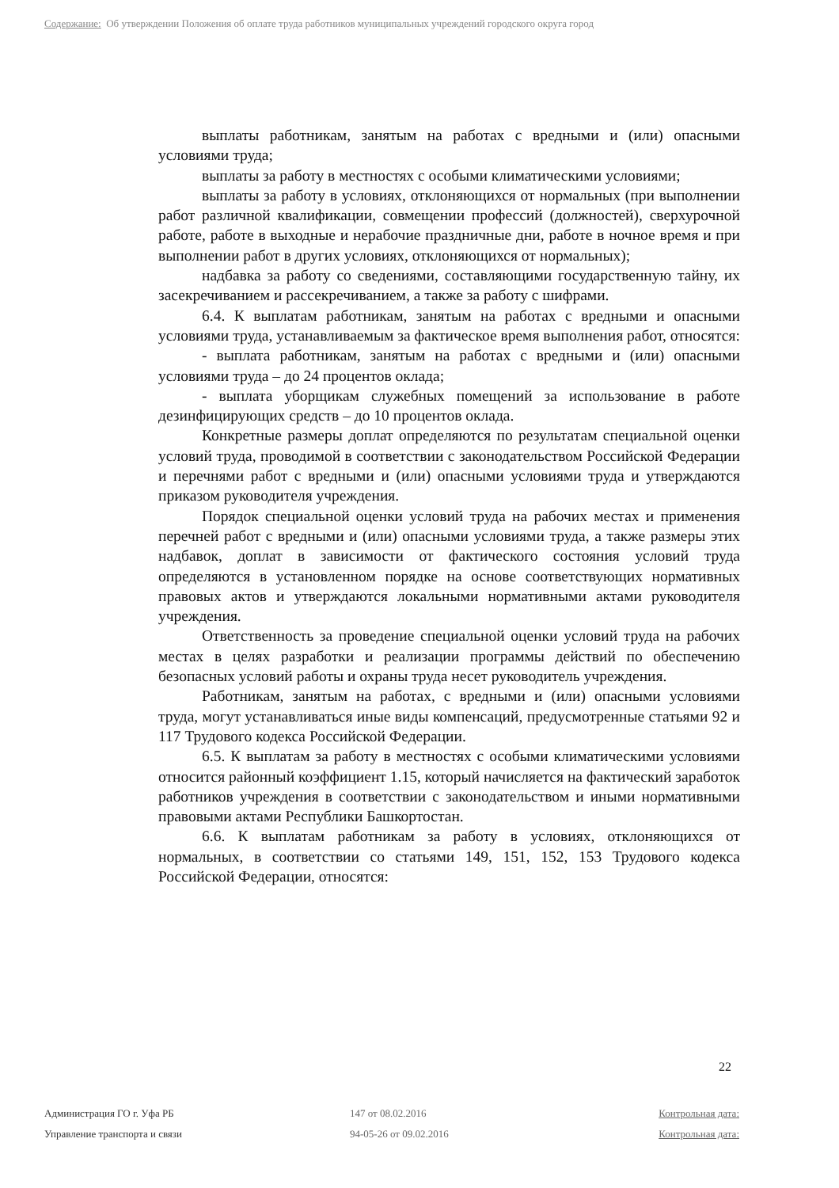Содержание: Об утверждении Положения об оплате труда работников муниципальных учреждений городского округа город
выплаты работникам, занятым на работах с вредными и (или) опасными условиями труда;
выплаты за работу в местностях с особыми климатическими условиями;
выплаты за работу в условиях, отклоняющихся от нормальных (при выполнении работ различной квалификации, совмещении профессий (должностей), сверхурочной работе, работе в выходные и нерабочие праздничные дни, работе в ночное время и при выполнении работ в других условиях, отклоняющихся от нормальных);
надбавка за работу со сведениями, составляющими государственную тайну, их засекречиванием и рассекречиванием, а также за работу с шифрами.
6.4. К выплатам работникам, занятым на работах с вредными и опасными условиями труда, устанавливаемым за фактическое время выполнения работ, относятся:
- выплата работникам, занятым на работах с вредными и (или) опасными условиями труда – до 24 процентов оклада;
- выплата уборщикам служебных помещений за использование в работе дезинфицирующих средств – до 10 процентов оклада.
Конкретные размеры доплат определяются по результатам специальной оценки условий труда, проводимой в соответствии с законодательством Российской Федерации и перечнями работ с вредными и (или) опасными условиями труда и утверждаются приказом руководителя учреждения.
Порядок специальной оценки условий труда на рабочих местах и применения перечней работ с вредными и (или) опасными условиями труда, а также размеры этих надбавок, доплат в зависимости от фактического состояния условий труда определяются в установленном порядке на основе соответствующих нормативных правовых актов и утверждаются локальными нормативными актами руководителя учреждения.
Ответственность за проведение специальной оценки условий труда на рабочих местах в целях разработки и реализации программы действий по обеспечению безопасных условий работы и охраны труда несет руководитель учреждения.
Работникам, занятым на работах, с вредными и (или) опасными условиями труда, могут устанавливаться иные виды компенсаций, предусмотренные статьями 92 и 117 Трудового кодекса Российской Федерации.
6.5. К выплатам за работу в местностях с особыми климатическими условиями относится районный коэффициент 1.15, который начисляется на фактический заработок работников учреждения в соответствии с законодательством и иными нормативными правовыми актами Республики Башкортостан.
6.6. К выплатам работникам за работу в условиях, отклоняющихся от нормальных, в соответствии со статьями 149, 151, 152, 153 Трудового кодекса Российской Федерации, относятся:
22
Администрация ГО г. Уфа РБ 147 от 08.02.2016 Контрольная дата:
Управление транспорта и связи 94-05-26 от 09.02.2016 Контрольная дата: